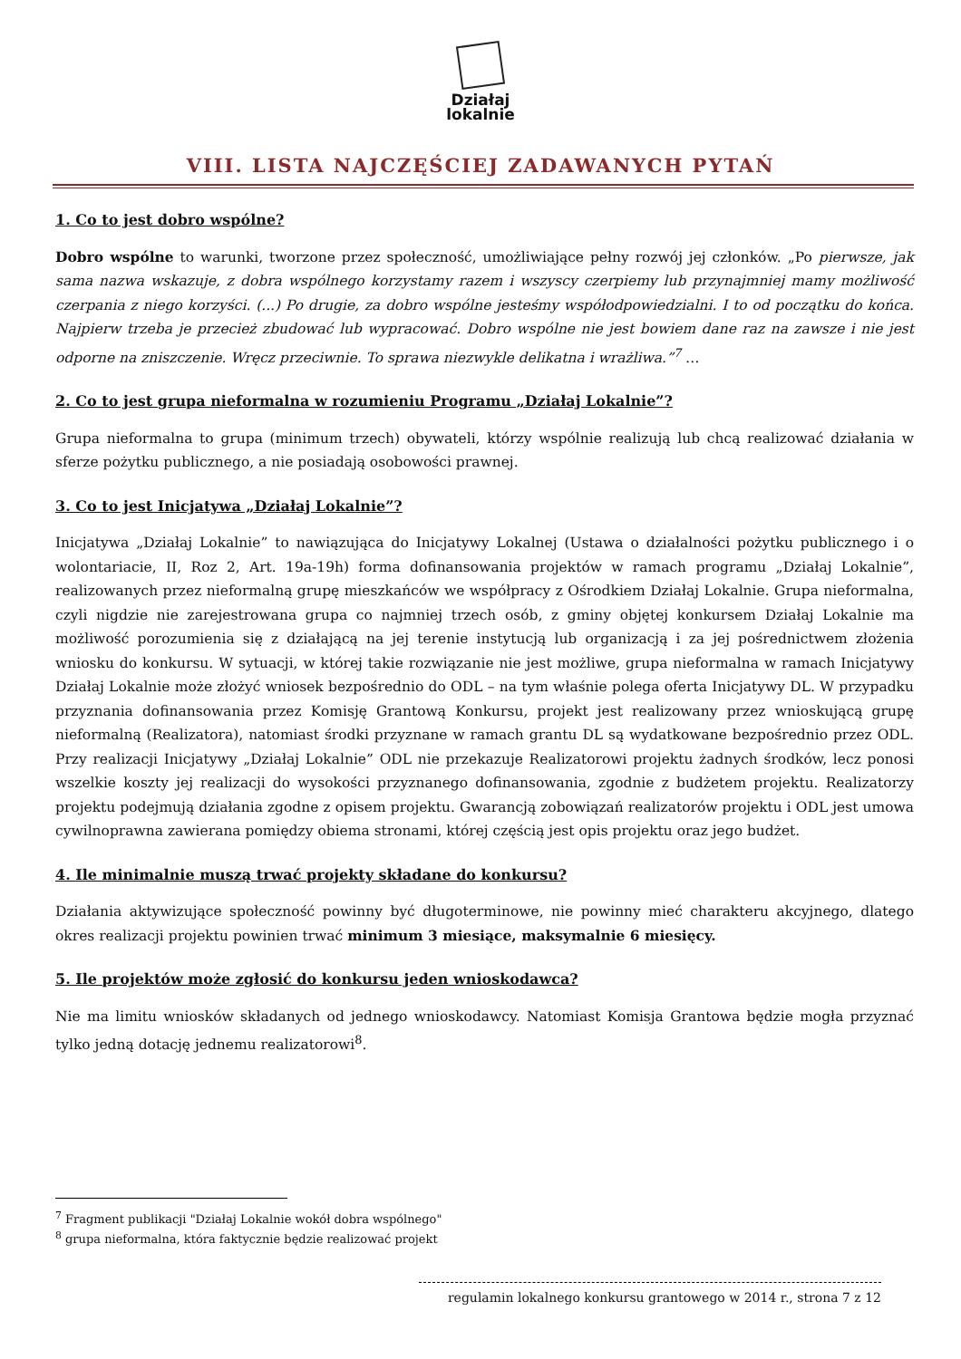Działaj
lokalnie
VIII. LISTA NAJCZĘŚCIEJ ZADAWANYCH PYTAŃ
1. Co to jest dobro wspólne?
Dobro wspólne to warunki, tworzone przez społeczność, umożliwiające pełny rozwój jej członków. „Po pierwsze, jak sama nazwa wskazuje, z dobra wspólnego korzystamy razem i wszyscy czerpiemy lub przynajmniej mamy możliwość czerpania z niego korzyści. (...) Po drugie, za dobro wspólne jesteśmy współodpowiedzialni. I to od początku do końca. Najpierw trzeba je przecież zbudować lub wypracować. Dobro wspólne nie jest bowiem dane raz na zawsze i nie jest odporne na zniszczenie. Wręcz przeciwnie. To sprawa niezwykle delikatna i wrażliwa.”<sup>7</sup> …
2. Co to jest grupa nieformalna w rozumieniu Programu „Działaj Lokalnie”?
Grupa nieformalna to grupa (minimum trzech) obywateli, którzy wspólnie realizują lub chcą realizować działania w sferze pożytku publicznego, a nie posiadają osobowości prawnej.
3. Co to jest Inicjatywa „Działaj Lokalnie”?
Inicjatywa „Działaj Lokalnie” to nawiązująca do Inicjatywy Lokalnej (Ustawa o działalności pożytku publicznego i o wolontariacie, II, Roz 2, Art. 19a-19h) forma dofinansowania projektów w ramach programu „Działaj Lokalnie”, realizowanych przez nieformalną grupę mieszkańców we współpracy z Ośrodkiem Działaj Lokalnie. Grupa nieformalna, czyli nigdzie nie zarejestrowana grupa co najmniej trzech osób, z gminy objętej konkursem Działaj Lokalnie ma możliwość porozumienia się z działającą na jej terenie instytucją lub organizacją i za jej pośrednictwem złożenia wniosku do konkursu. W sytuacji, w której takie rozwiązanie nie jest możliwe, grupa nieformalna w ramach Inicjatywy Działaj Lokalnie może złożyć wniosek bezpośrednio do ODL – na tym właśnie polega oferta Inicjatywy DL. W przypadku przyznania dofinansowania przez Komisję Grantową Konkursu, projekt jest realizowany przez wnioskującą grupę nieformalną (Realizatora), natomiast środki przyznane w ramach grantu DL są wydatkowane bezpośrednio przez ODL. Przy realizacji Inicjatywy „Działaj Lokalnie” ODL nie przekazuje Realizatorowi projektu żadnych środków, lecz ponosi wszelkie koszty jej realizacji do wysokości przyznanego dofinansowania, zgodnie z budżetem projektu. Realizatorzy projektu podejmują działania zgodne z opisem projektu. Gwarancją zobowiązań realizatorów projektu i ODL jest umowa cywilnoprawna zawierana pomiędzy obiema stronami, której częścią jest opis projektu oraz jego budżet.
4. Ile minimalnie muszą trwać projekty składane do konkursu?
Działania aktywizujące społeczność powinny być długoterminowe, nie powinny mieć charakteru akcyjnego, dlatego okres realizacji projektu powinien trwać minimum 3 miesiące, maksymalnie 6 miesięcy.
5. Ile projektów może zgłosić do konkursu jeden wnioskodawca?
Nie ma limitu wniosków składanych od jednego wnioskodawcy. Natomiast Komisja Grantowa będzie mogła przyznać tylko jedną dotację jednemu realizatorowi<sup>8</sup>.
<sup>7</sup> Fragment publikacji "Działaj Lokalnie wokół dobra wspólnego"
<sup>8</sup> grupa nieformalna, która faktycznie będzie realizować projekt
regulamin lokalnego konkursu grantowego w 2014 r., strona 7 z 12